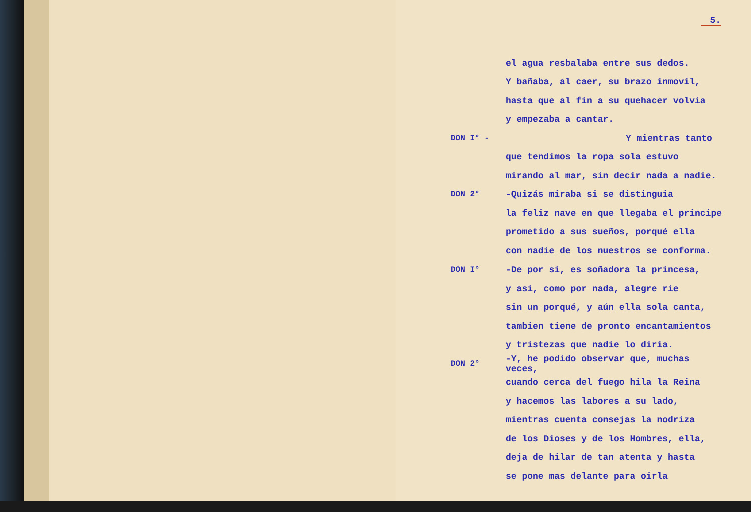5.
el agua resbalaba entre sus dedos.
Y bañaba, al caer, su brazo inmovil,
hasta que al fin a su quehacer volvia
y empezaba a cantar.
DON I° - Y mientras tanto
que tendimos la ropa sola estuvo
mirando al mar, sin decir nada a nadie.
DON 2° -Quizás miraba si se distinguia
la feliz nave en que llegaba el principe
prometido a sus sueños, porqué ella
con nadie de los nuestros se conforma.
DON I° -De por si, es soñadora la princesa,
y asi, como por nada, alegre rie
sin un porqué, y aún ella sola canta,
tambien tiene de pronto encantamientos
y tristezas que nadie lo diria.
DON 2° -Y, he podido observar que, muchas veces,
cuando cerca del fuego hila la Reina
y hacemos las labores a su lado,
mientras cuenta consejas la nodriza
de los Dioses y de los Hombres, ella,
deja de hilar de tan atenta y hasta
se pone mas delante para oirla